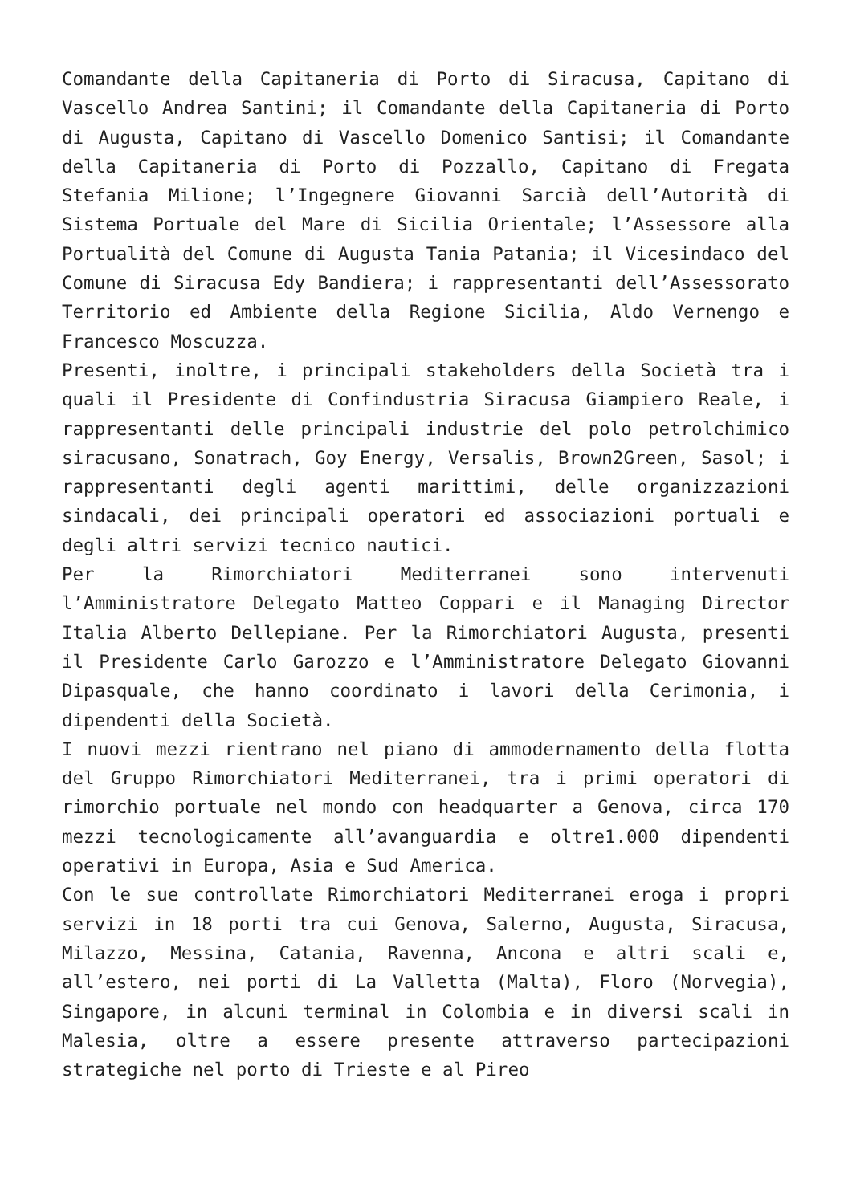Comandante della Capitaneria di Porto di Siracusa, Capitano di Vascello Andrea Santini; il Comandante della Capitaneria di Porto di Augusta, Capitano di Vascello Domenico Santisi; il Comandante della Capitaneria di Porto di Pozzallo, Capitano di Fregata Stefania Milione; l’Ingegnere Giovanni Sarcià dell’Autorità di Sistema Portuale del Mare di Sicilia Orientale; l’Assessore alla Portualità del Comune di Augusta Tania Patania; il Vicesindaco del Comune di Siracusa Edy Bandiera; i rappresentanti dell’Assessorato Territorio ed Ambiente della Regione Sicilia, Aldo Vernengo e Francesco Moscuzza.
Presenti, inoltre, i principali stakeholders della Società tra i quali il Presidente di Confindustria Siracusa Giampiero Reale, i rappresentanti delle principali industrie del polo petrolchimico siracusano, Sonatrach, Goy Energy, Versalis, Brown2Green, Sasol; i rappresentanti degli agenti marittimi, delle organizzazioni sindacali, dei principali operatori ed associazioni portuali e degli altri servizi tecnico nautici.
Per la Rimorchiatori Mediterranei sono intervenuti l’Amministratore Delegato Matteo Coppari e il Managing Director Italia Alberto Dellepiane. Per la Rimorchiatori Augusta, presenti il Presidente Carlo Garozzo e l’Amministratore Delegato Giovanni Dipasquale, che hanno coordinato i lavori della Cerimonia, i dipendenti della Società.
I nuovi mezzi rientrano nel piano di ammodernamento della flotta del Gruppo Rimorchiatori Mediterranei, tra i primi operatori di rimorchio portuale nel mondo con headquarter a Genova, circa 170 mezzi tecnologicamente all’avanguardia e oltre1.000 dipendenti operativi in Europa, Asia e Sud America.
Con le sue controllate Rimorchiatori Mediterranei eroga i propri servizi in 18 porti tra cui Genova, Salerno, Augusta, Siracusa, Milazzo, Messina, Catania, Ravenna, Ancona e altri scali e, all’estero, nei porti di La Valletta (Malta), Floro (Norvegia), Singapore, in alcuni terminal in Colombia e in diversi scali in Malesia, oltre a essere presente attraverso partecipazioni strategiche nel porto di Trieste e al Pireo